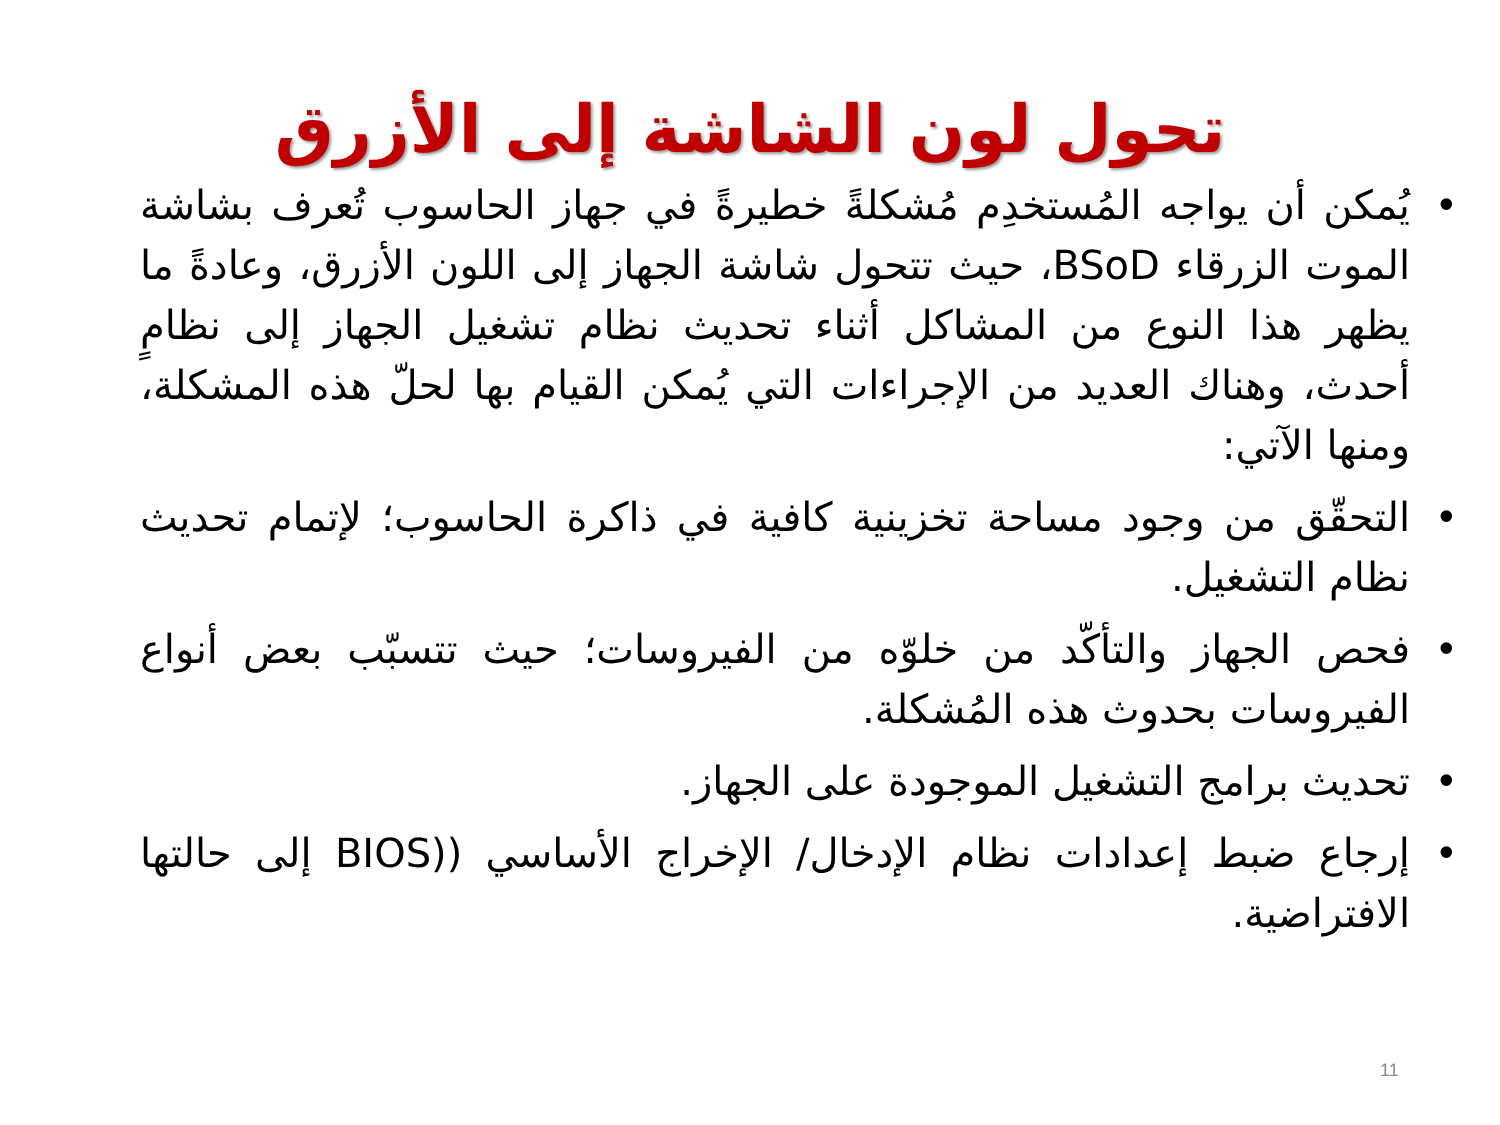تحول لون الشاشة إلى الأزرق
• يُمكن أن يواجه المُستخدِم مُشكلةً خطيرةً في جهاز الحاسوب تُعرف بشاشة الموت الزرقاء BSoD، حيث تتحول شاشة الجهاز إلى اللون الأزرق، وعادةً ما يظهر هذا النوع من المشاكل أثناء تحديث نظام تشغيل الجهاز إلى نظامٍ أحدث، وهناك العديد من الإجراءات التي يُمكن القيام بها لحلّ هذه المشكلة، ومنها الآتي:
• التحقّق من وجود مساحة تخزينية كافية في ذاكرة الحاسوب؛ لإتمام تحديث نظام التشغيل.
• فحص الجهاز والتأكّد من خلوّه من الفيروسات؛ حيث تتسبّب بعض أنواع الفيروسات بحدوث هذه المُشكلة.
• تحديث برامج التشغيل الموجودة على الجهاز.
• إرجاع ضبط إعدادات نظام الإدخال/ الإخراج الأساسي ((BIOS إلى حالتها الافتراضية.
11